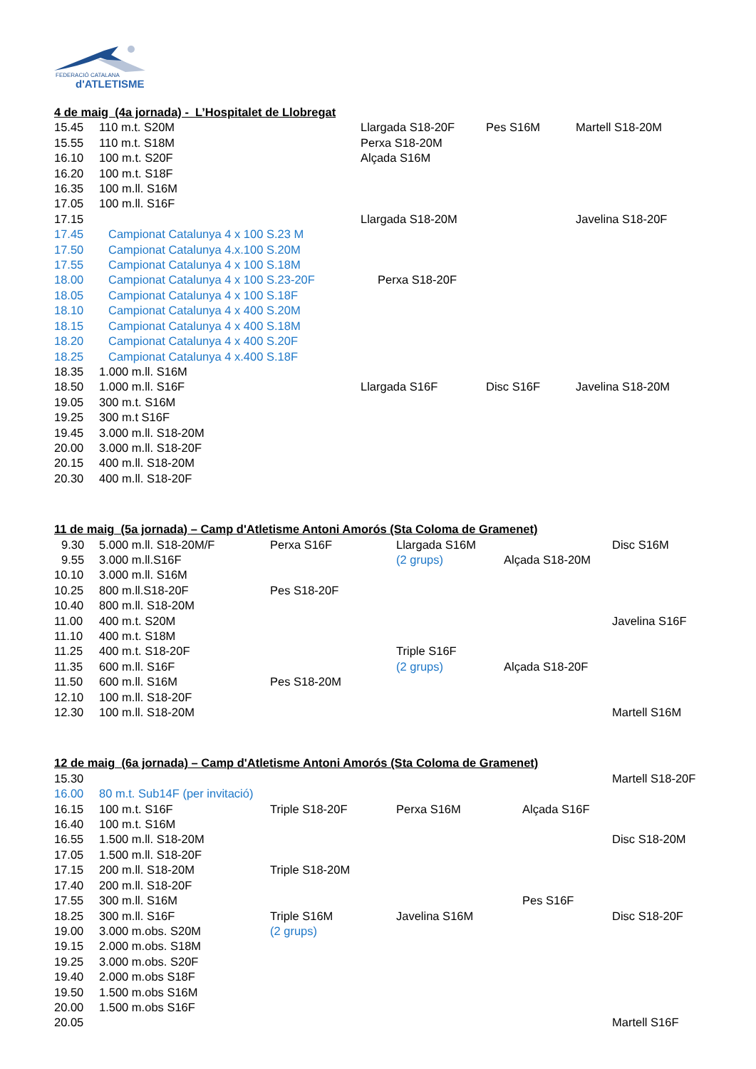FEDERACIÓ CATALANA
d'ATLETISME
4 de maig (4a jornada) - L’Hospitalet de Llobregat
| 15.45 | 110 m.t. S20M | Llargada S18-20F | Pes S16M | Martell S18-20M |
| 15.55 | 110 m.t. S18M | Perxa S18-20M | | |
| 16.10 | 100 m.t. S20F | Alçada S16M | | |
| 16.20 | 100 m.t. S18F | | | |
| 16.35 | 100 m.ll. S16M | | | |
| 17.05 | 100 m.ll. S16F | | | |
| 17.15 | | Llargada S18-20M | | Javelina S18-20F |
| 17.45 | Campionat Catalunya 4 x 100 S.23 M | | | |
| 17.50 | Campionat Catalunya 4.x.100 S.20M | | | |
| 17.55 | Campionat Catalunya 4 x 100 S.18M | | | |
| 18.00 | Campionat Catalunya 4 x 100 S.23-20F | Perxa S18-20F | | |
| 18.05 | Campionat Catalunya 4 x 100 S.18F | | | |
| 18.10 | Campionat Catalunya 4 x 400 S.20M | | | |
| 18.15 | Campionat Catalunya 4 x 400 S.18M | | | |
| 18.20 | Campionat Catalunya 4 x 400 S.20F | | | |
| 18.25 | Campionat Catalunya 4 x.400 S.18F | | | |
| 18.35 | 1.000 m.ll. S16M | | | |
| 18.50 | 1.000 m.ll. S16F | Llargada S16F | Disc S16F | Javelina S18-20M |
| 19.05 | 300 m.t. S16M | | | |
| 19.25 | 300 m.t S16F | | | |
| 19.45 | 3.000 m.ll. S18-20M | | | |
| 20.00 | 3.000 m.ll. S18-20F | | | |
| 20.15 | 400 m.ll. S18-20M | | | |
| 20.30 | 400 m.ll. S18-20F | | | |
11 de maig (5a jornada) – Camp d'Atletisme Antoni Amorós (Sta Coloma de Gramenet)
| 9.30 | 5.000 m.ll. S18-20M/F | Perxa S16F | Llargada S16M | | Disc S16M |
| 9.55 | 3.000 m.ll.S16F | | (2 grups) | Alçada S18-20M | |
| 10.10 | 3.000 m.ll. S16M | | | | |
| 10.25 | 800 m.ll.S18-20F | Pes S18-20F | | | |
| 10.40 | 800 m.ll. S18-20M | | | | |
| 11.00 | 400 m.t. S20M | | | | Javelina S16F |
| 11.10 | 400 m.t. S18M | | | | |
| 11.25 | 400 m.t. S18-20F | | Triple S16F | | |
| 11.35 | 600 m.ll. S16F | | (2 grups) | Alçada S18-20F | |
| 11.50 | 600 m.ll. S16M | Pes S18-20M | | | |
| 12.10 | 100 m.ll. S18-20F | | | | |
| 12.30 | 100 m.ll. S18-20M | | | | Martell S16M |
12 de maig (6a jornada) – Camp d'Atletisme Antoni Amorós (Sta Coloma de Gramenet)
| 15.30 | | | | | Martell S18-20F |
| 16.00 | 80 m.t. Sub14F (per invitació) | | | | |
| 16.15 | 100 m.t. S16F | Triple S18-20F | Perxa S16M | Alçada S16F | |
| 16.40 | 100 m.t. S16M | | | | |
| 16.55 | 1.500 m.ll. S18-20M | | | | Disc S18-20M |
| 17.05 | 1.500 m.ll. S18-20F | | | | |
| 17.15 | 200 m.ll. S18-20M | Triple S18-20M | | | |
| 17.40 | 200 m.ll. S18-20F | | | | |
| 17.55 | 300 m.ll. S16M | | | Pes S16F | |
| 18.25 | 300 m.ll. S16F | Triple S16M | Javelina S16M | | Disc S18-20F |
| 19.00 | 3.000 m.obs. S20M | (2 grups) | | | |
| 19.15 | 2.000 m.obs. S18M | | | | |
| 19.25 | 3.000 m.obs. S20F | | | | |
| 19.40 | 2.000 m.obs S18F | | | | |
| 19.50 | 1.500 m.obs S16M | | | | |
| 20.00 | 1.500 m.obs S16F | | | | |
| 20.05 | | | | | Martell S16F |